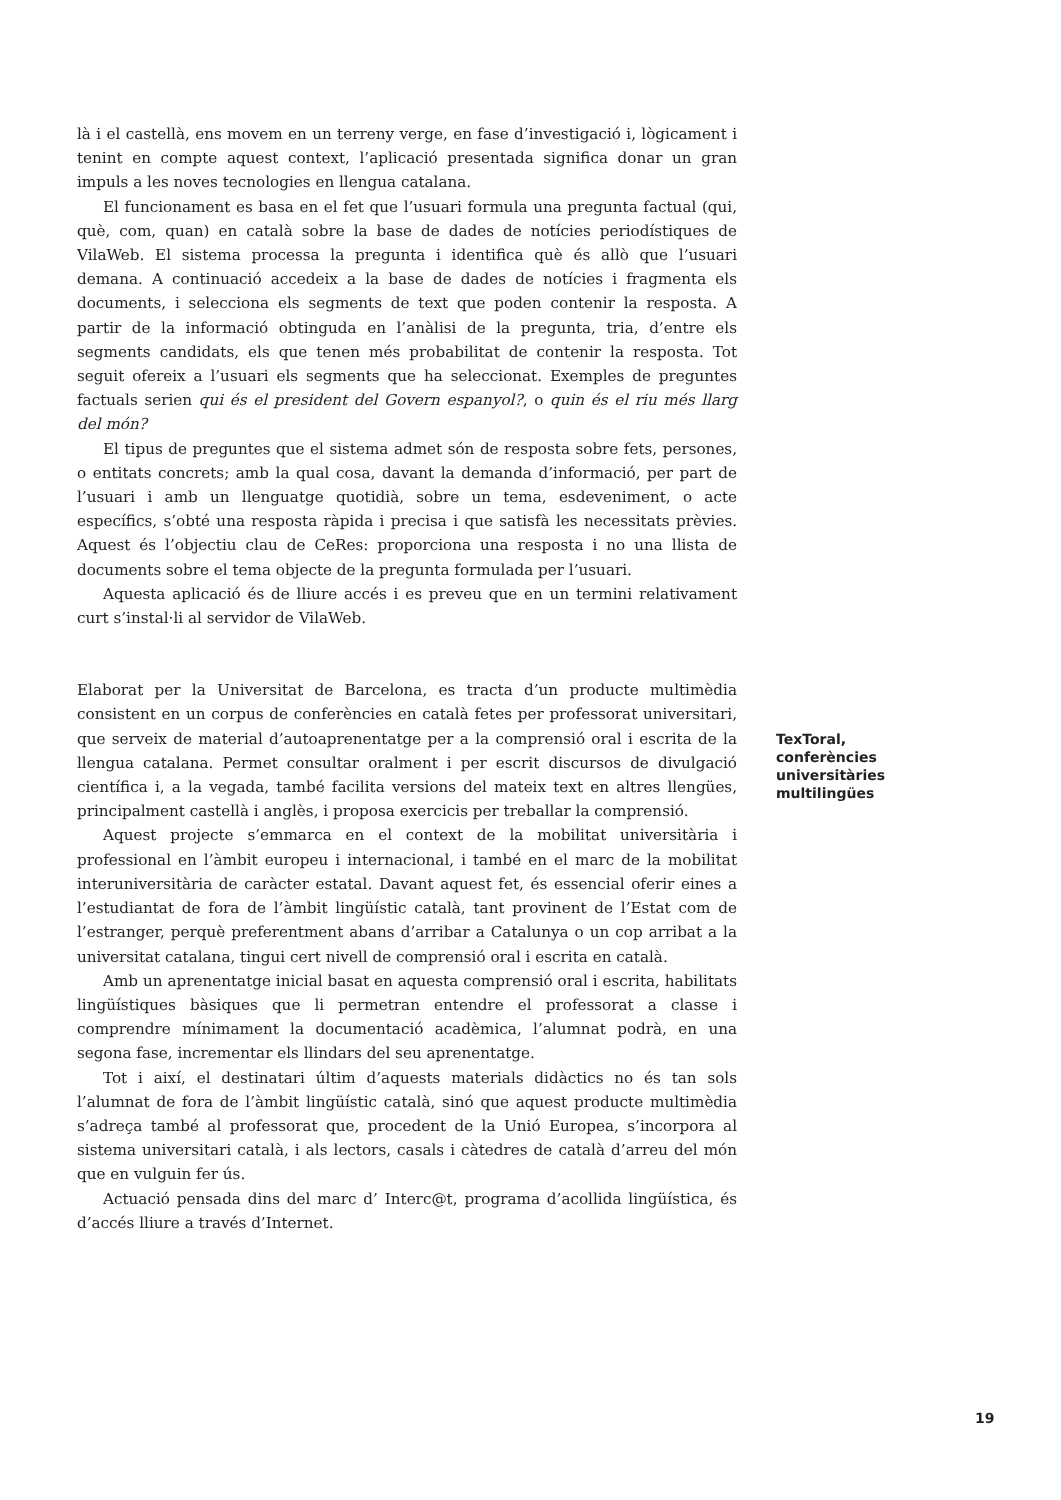là i el castellà, ens movem en un terreny verge, en fase d’investigació i, lògicament i tenint en compte aquest context, l’aplicació presentada significa donar un gran impuls a les noves tecnologies en llengua catalana.
El funcionament es basa en el fet que l’usuari formula una pregunta factual (qui, què, com, quan) en català sobre la base de dades de notícies periodístiques de VilaWeb. El sistema processa la pregunta i identifica què és allò que l’usuari demana. A continuació accedeix a la base de dades de notícies i fragmenta els documents, i selecciona els segments de text que poden contenir la resposta. A partir de la informació obtinguda en l’anàlisi de la pregunta, tria, d’entre els segments candidats, els que tenen més probabilitat de contenir la resposta. Tot seguit ofereix a l’usuari els segments que ha seleccionat. Exemples de preguntes factuals serien qui és el president del Govern espanyol?, o quin és el riu més llarg del món?
El tipus de preguntes que el sistema admet són de resposta sobre fets, persones, o entitats concrets; amb la qual cosa, davant la demanda d’informació, per part de l’usuari i amb un llenguatge quotidià, sobre un tema, esdeveniment, o acte específics, s’obté una resposta ràpida i precisa i que satisfà les necessitats prèvies. Aquest és l’objectiu clau de CeRes: proporciona una resposta i no una llista de documents sobre el tema objecte de la pregunta formulada per l’usuari.
Aquesta aplicació és de lliure accés i es preveu que en un termini relativament curt s’instal·li al servidor de VilaWeb.
Elaborat per la Universitat de Barcelona, es tracta d’un producte multimèdia consistent en un corpus de conferències en català fetes per professorat universitari, que serveix de material d’autoaprenentatge per a la comprensió oral i escrita de la llengua catalana. Permet consultar oralment i per escrit discursos de divulgació científica i, a la vegada, també facilita versions del mateix text en altres llengües, principalment castellà i anglès, i proposa exercicis per treballar la comprensió.
Aquest projecte s’emmarca en el context de la mobilitat universitària i professional en l’àmbit europeu i internacional, i també en el marc de la mobilitat interuniversitària de caràcter estatal. Davant aquest fet, és essencial oferir eines a l’estudiantat de fora de l’àmbit lingüístic català, tant provinent de l’Estat com de l’estranger, perquè preferentment abans d’arribar a Catalunya o un cop arribat a la universitat catalana, tingui cert nivell de comprensió oral i escrita en català.
Amb un aprenentatge inicial basat en aquesta comprensió oral i escrita, habilitats lingüístiques bàsiques que li permetran entendre el professorat a classe i comprendre mínimament la documentació acadèmica, l’alumnat podrà, en una segona fase, incrementar els llindars del seu aprenentatge.
Tot i així, el destinatari últim d’aquests materials didàctics no és tan sols l’alumnat de fora de l’àmbit lingüístic català, sinó que aquest producte multimèdia s’adreça també al professorat que, procedent de la Unió Europea, s’incorpora al sistema universitari català, i als lectors, casals i càtedres de català d’arreu del món que en vulguin fer ús.
Actuació pensada dins del marc d’ Interc@t, programa d’acollida lingüística, és d’accés lliure a través d’Internet.
TexToral,
conferències
universitàries
multilingües
19